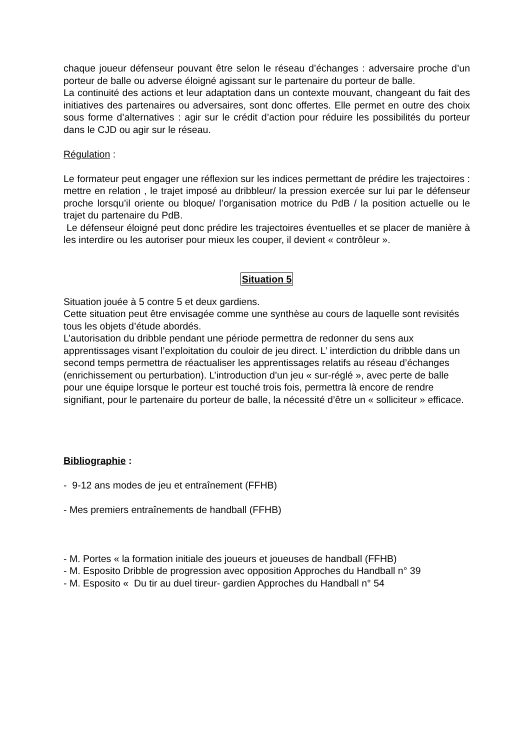chaque joueur défenseur pouvant être selon le réseau d’échanges : adversaire proche d’un porteur de balle ou adverse éloigné agissant sur le partenaire du porteur de balle.
La continuité des actions et leur adaptation dans un contexte mouvant, changeant du fait des initiatives des partenaires ou adversaires, sont donc offertes. Elle permet en outre des choix sous forme d’alternatives : agir sur le crédit d’action pour réduire les possibilités du porteur dans le CJD ou agir sur le réseau.
Régulation :
Le formateur peut engager une réflexion sur les indices permettant de prédire les trajectoires : mettre en relation , le trajet imposé au dribbleur/ la pression exercée sur lui par le défenseur proche lorsqu’il oriente ou bloque/ l’organisation motrice du PdB / la position actuelle ou le trajet du partenaire du PdB.
Le défenseur éloigné peut donc prédire les trajectoires éventuelles et se placer de manière à les interdire ou les autoriser pour mieux les couper, il devient « contrôleur ».
Situation 5
Situation jouée à 5 contre 5 et deux gardiens.
Cette situation peut être envisagée comme une synthèse au cours de laquelle sont revisités tous les objets d’étude abordés.
L’autorisation du dribble pendant une période permettra de redonner du sens aux apprentissages visant l’exploitation du couloir de jeu direct. L’ interdiction du dribble dans un second temps permettra de réactualiser les apprentissages relatifs au réseau d’échanges (enrichissement ou perturbation). L’introduction d’un jeu « sur-réglé », avec perte de balle pour une équipe lorsque le porteur est touché trois fois, permettra là encore de rendre signifiant, pour le partenaire du porteur de balle, la nécessité d’être un « solliciteur » efficace.
Bibliographie :
- 9-12 ans modes de jeu et entraînement (FFHB)
- Mes premiers entraînements de handball (FFHB)
- M. Portes « la formation initiale des joueurs et joueuses de handball (FFHB)
- M. Esposito Dribble de progression avec opposition Approches du Handball n° 39
- M. Esposito « Du tir au duel tireur- gardien Approches du Handball n° 54